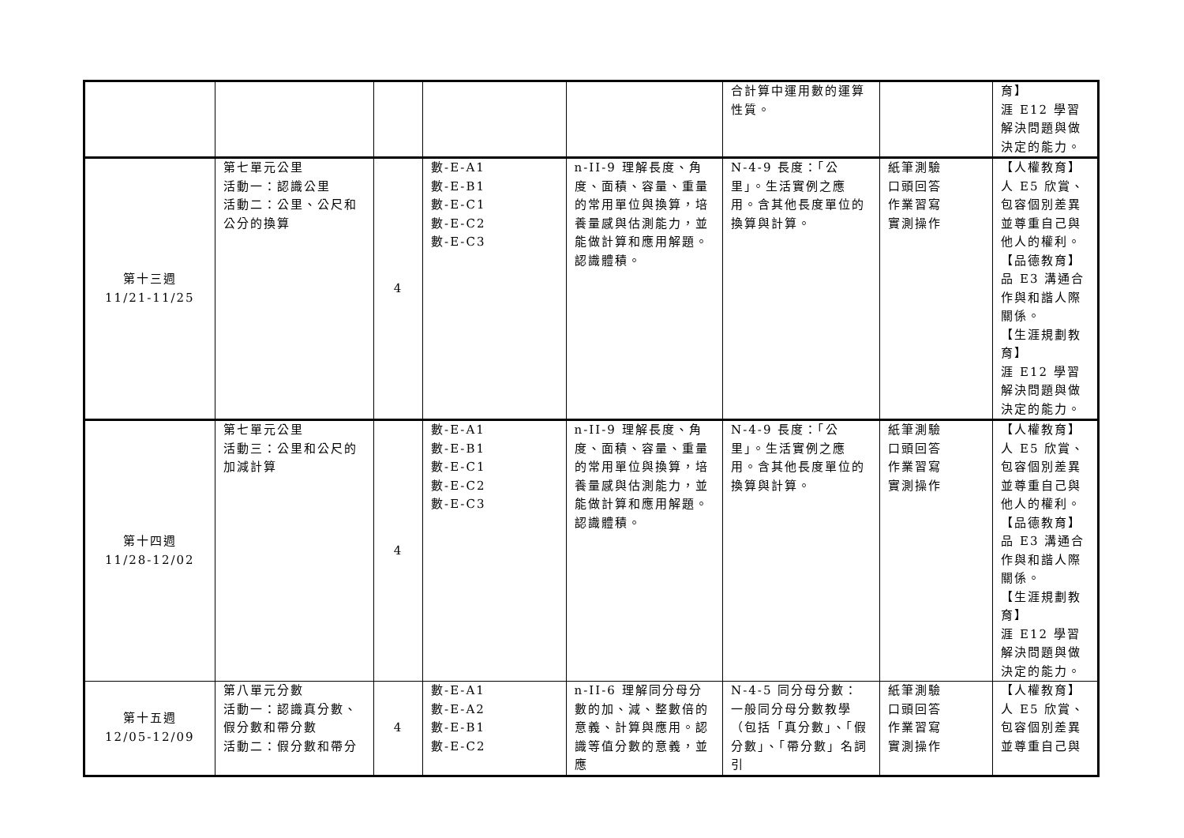| | | | | | 合計算中運用數的運算性質。 | | 育】 涯 E12 學習解決問題與做決定的能力。 |
| 第十三週 11/21-11/25 | 第七單元公里 活動一：認識公里 活動二：公里、公尺和公分的換算 | 4 | 數-E-A1 數-E-B1 數-E-C1 數-E-C2 數-E-C3 | n-II-9 理解長度、角度、面積、容量、重量的常用單位與換算，培養量感與估測能力，並能做計算和應用解題。認識體積。 | N-4-9 長度：「公里」。生活實例之應用。含其他長度單位的換算與計算。 | 紙筆測驗 口頭回答 作業習寫 實測操作 | 【人權教育】 人 E5 欣賞、包容個別差異並尊重自己與他人的權利。 【品德教育】 品 E3 溝通合作與和諧人際關係。 【生涯規劃教育】 涯 E12 學習解決問題與做決定的能力。 |
| 第十四週 11/28-12/02 | 第七單元公里 活動三：公里和公尺的加減計算 | 4 | 數-E-A1 數-E-B1 數-E-C1 數-E-C2 數-E-C3 | n-II-9 理解長度、角度、面積、容量、重量的常用單位與換算，培養量感與估測能力，並能做計算和應用解題。認識體積。 | N-4-9 長度：「公里」。生活實例之應用。含其他長度單位的換算與計算。 | 紙筆測驗 口頭回答 作業習寫 實測操作 | 【人權教育】 人 E5 欣賞、包容個別差異並尊重自己與他人的權利。 【品德教育】 品 E3 溝通合作與和諧人際關係。 【生涯規劃教育】 涯 E12 學習解決問題與做決定的能力。 |
| 第十五週 12/05-12/09 | 第八單元分數 活動一：認識真分數、假分數和帶分數 活動二：假分數和帶分 | 4 | 數-E-A1 數-E-A2 數-E-B1 數-E-C2 | n-II-6 理解同分母分數的加、減、整數倍的意義、計算與應用。認識等值分數的意義，並應 | N-4-5 同分母分數：一般同分母分數教學（包括「真分數」、「假分數」、「帶分數」名詞引 | 紙筆測驗 口頭回答 作業習寫 實測操作 | 【人權教育】 人 E5 欣賞、包容個別差異並尊重自己與 |